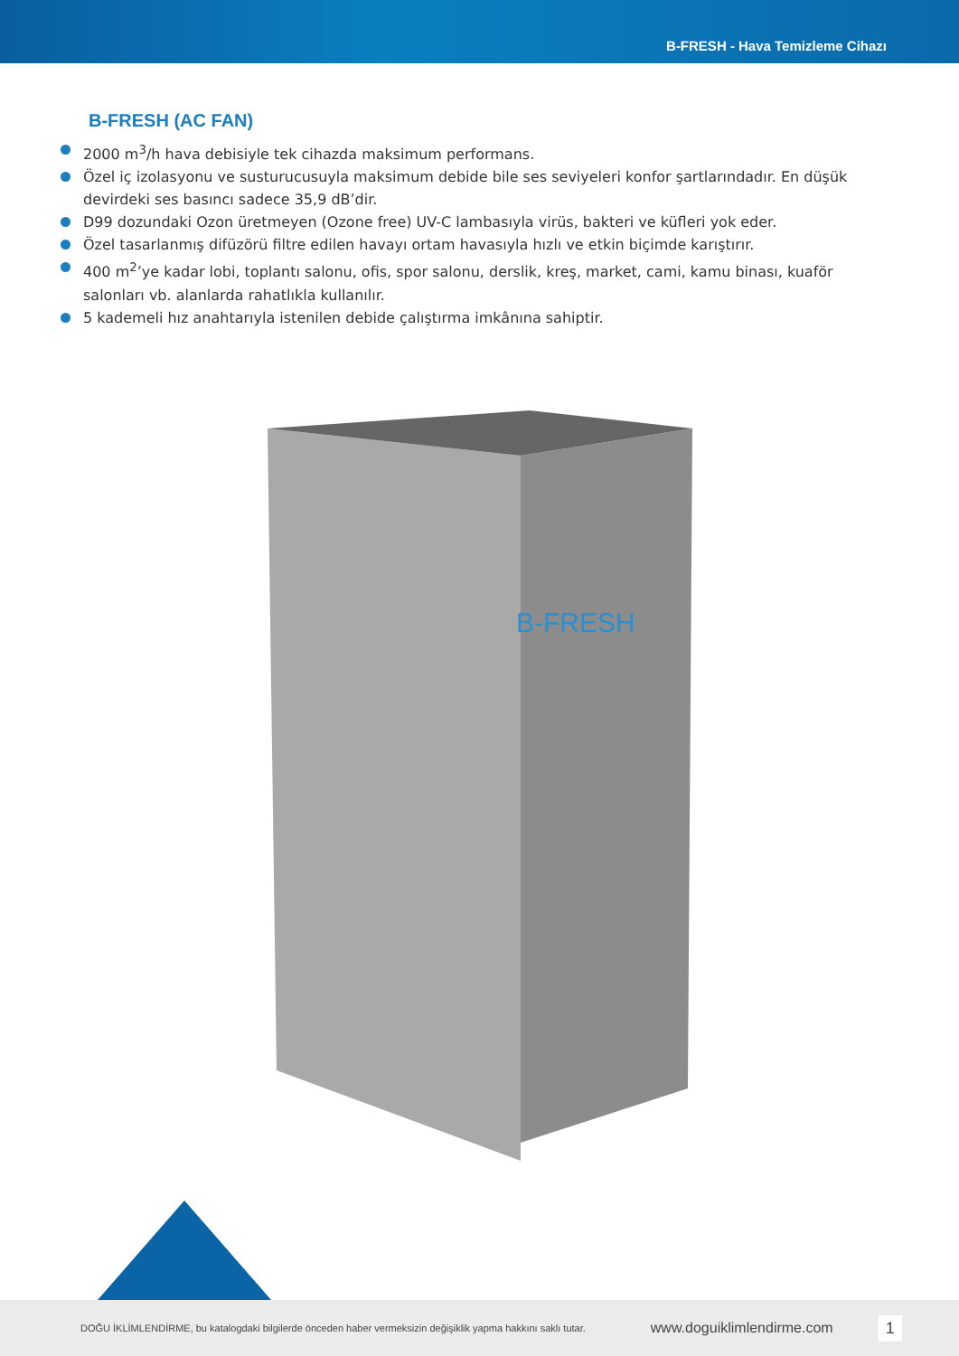B-FRESH - Hava Temizleme Cihazı
B-FRESH (AC FAN)
2000 m<sup>3</sup>/h hava debisiyle tek cihazda maksimum performans.
Özel iç izolasyonu ve susturucusuyla maksimum debide bile ses seviyeleri konfor şartlarındadır. En düşük devirdeki ses basıncı sadece 35,9 dB’dir.
D99 dozundaki Ozon üretmeyen (Ozone free) UV-C lambasıyla virüs, bakteri ve küfleri yok eder.
Özel tasarlanmış difüzörü filtre edilen havayı ortam havasıyla hızlı ve etkin biçimde karıştırır.
400 m<sup>2</sup>’ye kadar lobi, toplantı salonu, ofis, spor salonu, derslik, kreş, market, cami, kamu binası, kuaför salonları vb. alanlarda rahatlıkla kullanılır.
5 kademeli hız anahtarıyla istenilen debide çalıştırma imkânına sahiptir.
B-FRESH
DOĞU İKLİMLENDİRME, bu katalogdaki bilgilerde önceden haber vermeksizin değişiklik yapma hakkını saklı tutar. www.doguiklimlendirme.com 1